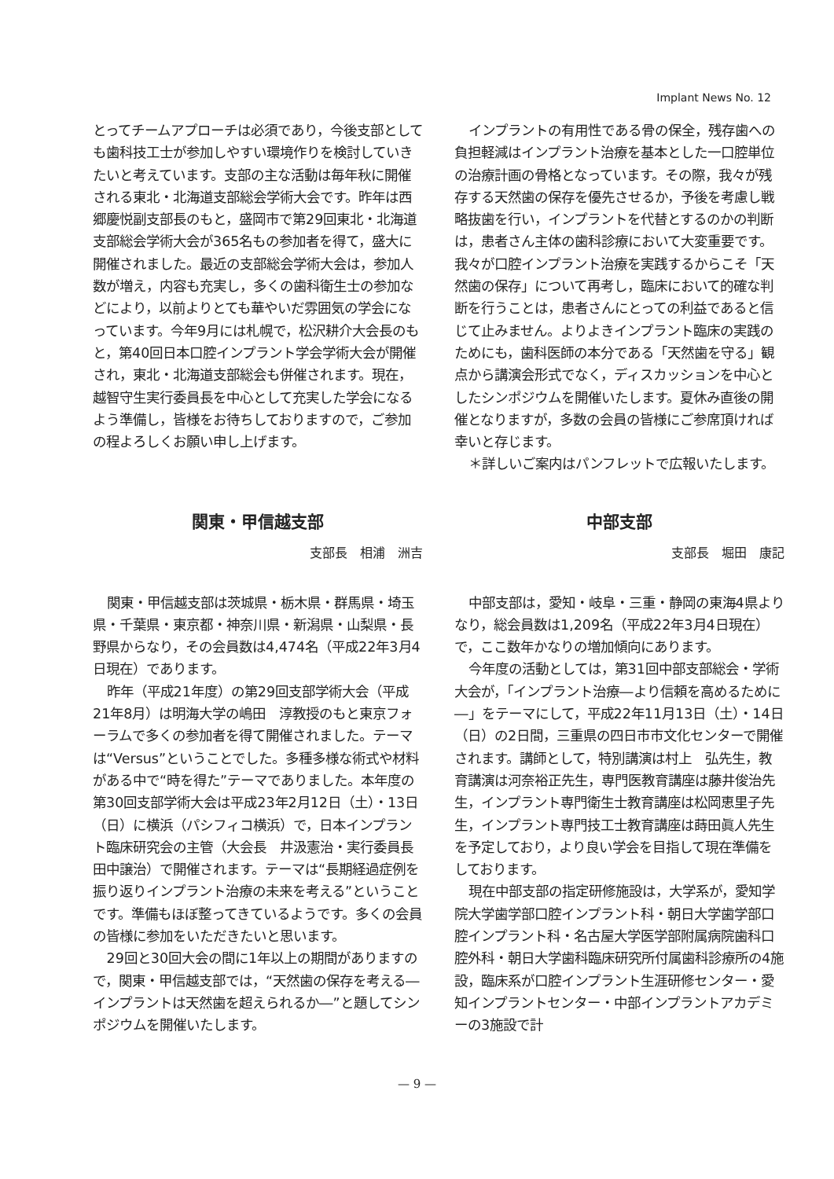Implant News No. 12
とってチームアプローチは必須であり，今後支部としても歯科技工士が参加しやすい環境作りを検討していきたいと考えています。支部の主な活動は毎年秋に開催される東北・北海道支部総会学術大会です。昨年は西郷慶悦副支部長のもと，盛岡市で第29回東北・北海道支部総会学術大会が365名もの参加者を得て，盛大に開催されました。最近の支部総会学術大会は，参加人数が増え，内容も充実し，多くの歯科衛生士の参加などにより，以前よりとても華やいだ雰囲気の学会になっています。今年9月には札幌で，松沢耕介大会長のもと，第40回日本口腔インプラント学会学術大会が開催され，東北・北海道支部総会も併催されます。現在，越智守生実行委員長を中心として充実した学会になるよう準備し，皆様をお待ちしておりますので，ご参加の程よろしくお願い申し上げます。
インプラントの有用性である骨の保全，残存歯への負担軽減はインプラント治療を基本とした一口腔単位の治療計画の骨格となっています。その際，我々が残存する天然歯の保存を優先させるか，予後を考慮し戦略抜歯を行い，インプラントを代替とするのかの判断は，患者さん主体の歯科診療において大変重要です。我々が口腔インプラント治療を実践するからこそ「天然歯の保存」について再考し，臨床において的確な判断を行うことは，患者さんにとっての利益であると信じて止みません。よりよきインプラント臨床の実践のためにも，歯科医師の本分である「天然歯を守る」観点から講演会形式でなく，ディスカッションを中心としたシンポジウムを開催いたします。夏休み直後の開催となりますが，多数の会員の皆様にご参席頂ければ幸いと存じます。
＊詳しいご案内はパンフレットで広報いたします。
関東・甲信越支部
支部長　相浦　洲吉
関東・甲信越支部は茨城県・栃木県・群馬県・埼玉県・千葉県・東京都・神奈川県・新潟県・山梨県・長野県からなり，その会員数は4,474名（平成22年3月4日現在）であります。
昨年（平成21年度）の第29回支部学術大会（平成21年8月）は明海大学の嶋田　淳教授のもと東京フォーラムで多くの参加者を得て開催されました。テーマは“Versus”ということでした。多種多様な術式や材料がある中で“時を得た”テーマでありました。本年度の第30回支部学術大会は平成23年2月12日（土）・13日（日）に横浜（パシフィコ横浜）で，日本インプラント臨床研究会の主管（大会長　井汲憲治・実行委員長　田中譲治）で開催されます。テーマは“長期経過症例を振り返りインプラント治療の未来を考える”ということです。準備もほぼ整ってきているようです。多くの会員の皆様に参加をいただきたいと思います。
29回と30回大会の間に1年以上の期間がありますので，関東・甲信越支部では，“天然歯の保存を考える―インプラントは天然歯を超えられるか―”と題してシンポジウムを開催いたします。
中部支部
支部長　堀田　康記
中部支部は，愛知・岐阜・三重・静岡の東海4県よりなり，総会員数は1,209名（平成22年3月4日現在）で，ここ数年かなりの増加傾向にあります。
今年度の活動としては，第31回中部支部総会・学術大会が，「インプラント治療―より信頼を高めるために―」をテーマにして，平成22年11月13日（土）・14日（日）の2日間，三重県の四日市市文化センターで開催されます。講師として，特別講演は村上　弘先生，教育講演は河奈裕正先生，専門医教育講座は藤井俊治先生，インプラント専門衛生士教育講座は松岡恵里子先生，インプラント専門技工士教育講座は蒔田眞人先生を予定しており，より良い学会を目指して現在準備をしております。
現在中部支部の指定研修施設は，大学系が，愛知学院大学歯学部口腔インプラント科・朝日大学歯学部口腔インプラント科・名古屋大学医学部附属病院歯科口腔外科・朝日大学歯科臨床研究所付属歯科診療所の4施設，臨床系が口腔インプラント生涯研修センター・愛知インプラントセンター・中部インプラントアカデミーの3施設で計
— 9 —